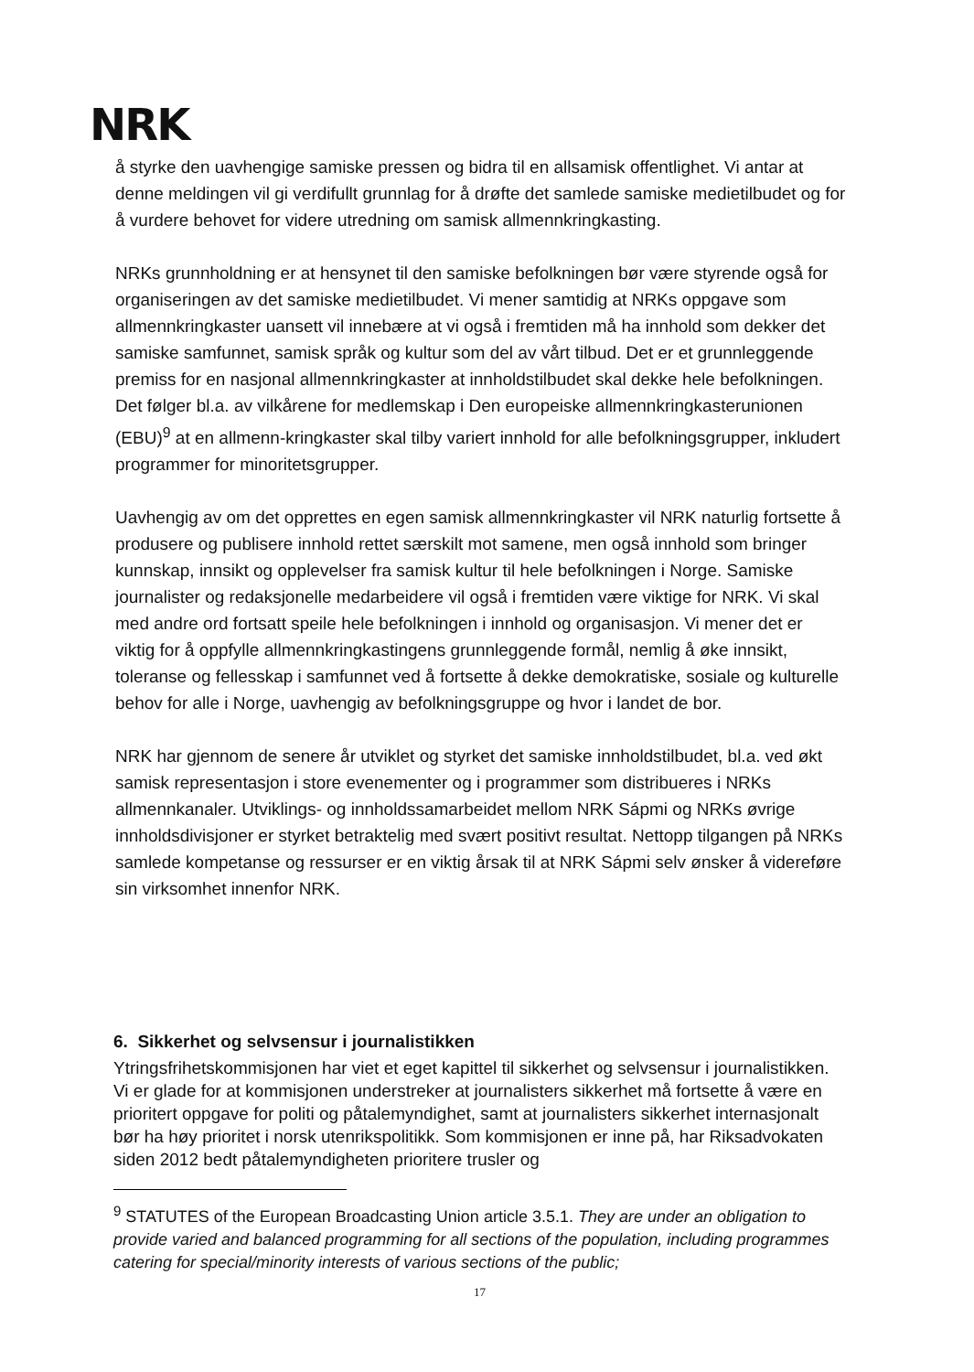NRK
å styrke den uavhengige samiske pressen og bidra til en allsamisk offentlighet. Vi antar at denne meldingen vil gi verdifullt grunnlag for å drøfte det samlede samiske medietilbudet og for å vurdere behovet for videre utredning om samisk allmennkringkasting.
NRKs grunnholdning er at hensynet til den samiske befolkningen bør være styrende også for organiseringen av det samiske medietilbudet. Vi mener samtidig at NRKs oppgave som allmennkringkaster uansett vil innebære at vi også i fremtiden må ha innhold som dekker det samiske samfunnet, samisk språk og kultur som del av vårt tilbud. Det er et grunnleggende premiss for en nasjonal allmennkringkaster at innholdstilbudet skal dekke hele befolkningen. Det følger bl.a. av vilkårene for medlemskap i Den europeiske allmennkringkasterunionen (EBU)<sup>9</sup> at en allmenn-kringkaster skal tilby variert innhold for alle befolkningsgrupper, inkludert programmer for minoritetsgrupper.
Uavhengig av om det opprettes en egen samisk allmennkringkaster vil NRK naturlig fortsette å produsere og publisere innhold rettet særskilt mot samene, men også innhold som bringer kunnskap, innsikt og opplevelser fra samisk kultur til hele befolkningen i Norge. Samiske journalister og redaksjonelle medarbeidere vil også i fremtiden være viktige for NRK. Vi skal med andre ord fortsatt speile hele befolkningen i innhold og organisasjon. Vi mener det er viktig for å oppfylle allmennkringkastingens grunnleggende formål, nemlig å øke innsikt, toleranse og fellesskap i samfunnet ved å fortsette å dekke demokratiske, sosiale og kulturelle behov for alle i Norge, uavhengig av befolkningsgruppe og hvor i landet de bor.
NRK har gjennom de senere år utviklet og styrket det samiske innholdstilbudet, bl.a. ved økt samisk representasjon i store evenementer og i programmer som distribueres i NRKs allmennkanaler. Utviklings- og innholdssamarbeidet mellom NRK Sápmi og NRKs øvrige innholdsdivisjoner er styrket betraktelig med svært positivt resultat. Nettopp tilgangen på NRKs samlede kompetanse og ressurser er en viktig årsak til at NRK Sápmi selv ønsker å videreføre sin virksomhet innenfor NRK.
6. Sikkerhet og selvsensur i journalistikken
Ytringsfrihetskommisjonen har viet et eget kapittel til sikkerhet og selvsensur i journalistikken. Vi er glade for at kommisjonen understreker at journalisters sikkerhet må fortsette å være en prioritert oppgave for politi og påtalemyndighet, samt at journalisters sikkerhet internasjonalt bør ha høy prioritet i norsk utenrikspolitikk. Som kommisjonen er inne på, har Riksadvokaten siden 2012 bedt påtalemyndigheten prioritere trusler og
<sup>9</sup> STATUTES of the European Broadcasting Union article 3.5.1. They are under an obligation to provide varied and balanced programming for all sections of the population, including programmes catering for special/minority interests of various sections of the public;
17